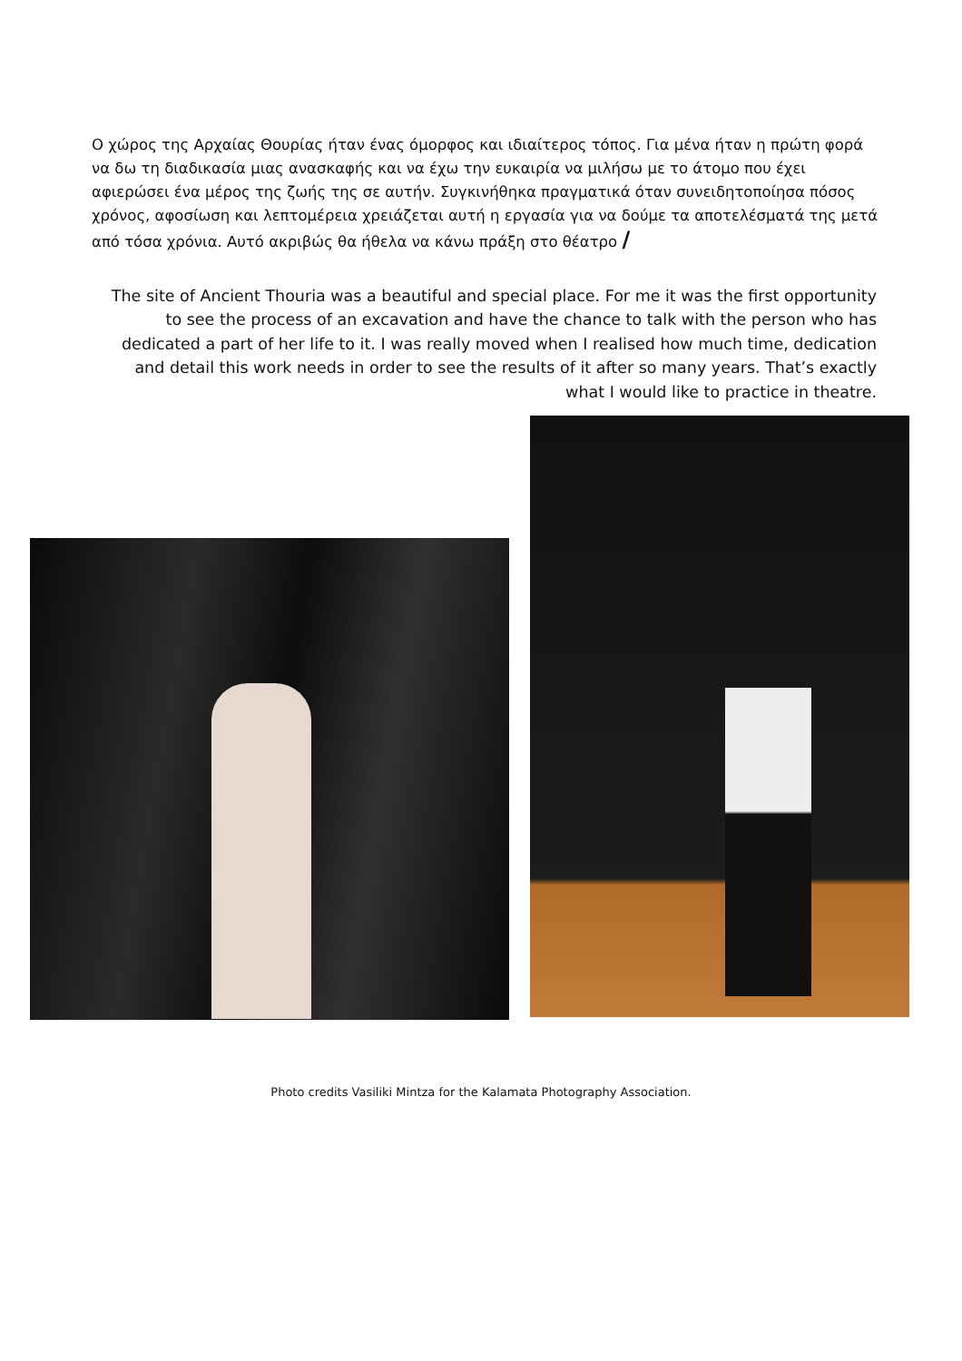Ο χώρος της Αρχαίας Θουρίας ήταν ένας όμορφος και ιδιαίτερος τόπος. Για μένα ήταν η πρώτη φορά να δω τη διαδικασία μιας ανασκαφής και να έχω την ευκαιρία να μιλήσω με το άτομο που έχει αφιερώσει ένα μέρος της ζωής της σε αυτήν. Συγκινήθηκα πραγματικά όταν συνειδητοποίησα πόσος χρόνος, αφοσίωση και λεπτομέρεια χρειάζεται αυτή η εργασία για να δούμε τα αποτελέσματά της μετά από τόσα χρόνια. Αυτό ακριβώς θα ήθελα να κάνω πράξη στο θέατρο /
The site of Ancient Thouria was a beautiful and special place. For me it was the first opportunity to see the process of an excavation and have the chance to talk with the person who has dedicated a part of her life to it. I was really moved when I realised how much time, dedication and detail this work needs in order to see the results of it after so many years. That’s exactly what I would like to practice in theatre.
Photo credits Vasiliki Mintza for the Kalamata Photography Association.